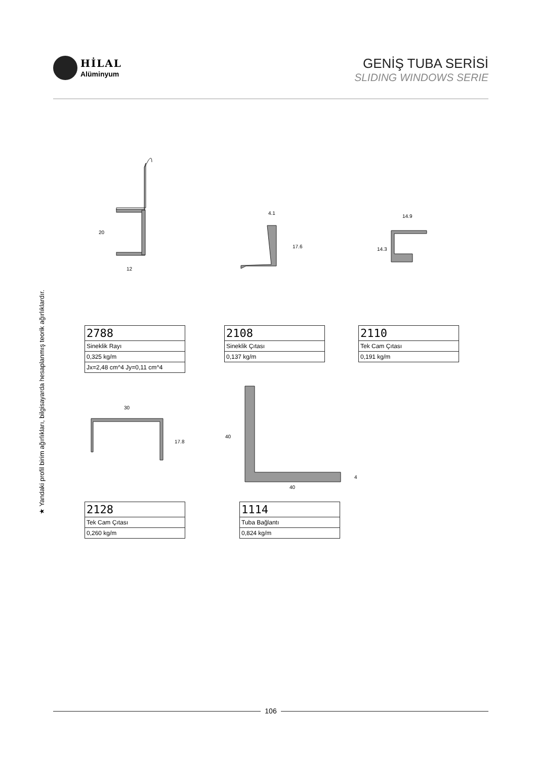HİLAL
Alüminyum
GENİŞ TUBA SERİSİ
SLIDING WINDOWS SERIE
★ Yandaki profil birim ağırlıkları, bilgisayarda hesaplanmış teorik ağırlıklardır.
12
20
4.1
17.6
14.9
14.3
30
17.8
40
40
4
| 2788 |
| Sineklik Rayı |
| 0,325 kg/m |
| Jx=2,48 cm^4 Jy=0,11 cm^4 |
| 2108 |
| Sineklik Çıtası |
| 0,137 kg/m |
| 2110 |
| Tek Cam Çıtası |
| 0,191 kg/m |
| 2128 |
| Tek Cam Çıtası |
| 0,260 kg/m |
| 1114 |
| Tuba Bağlantı |
| 0,824 kg/m |
106